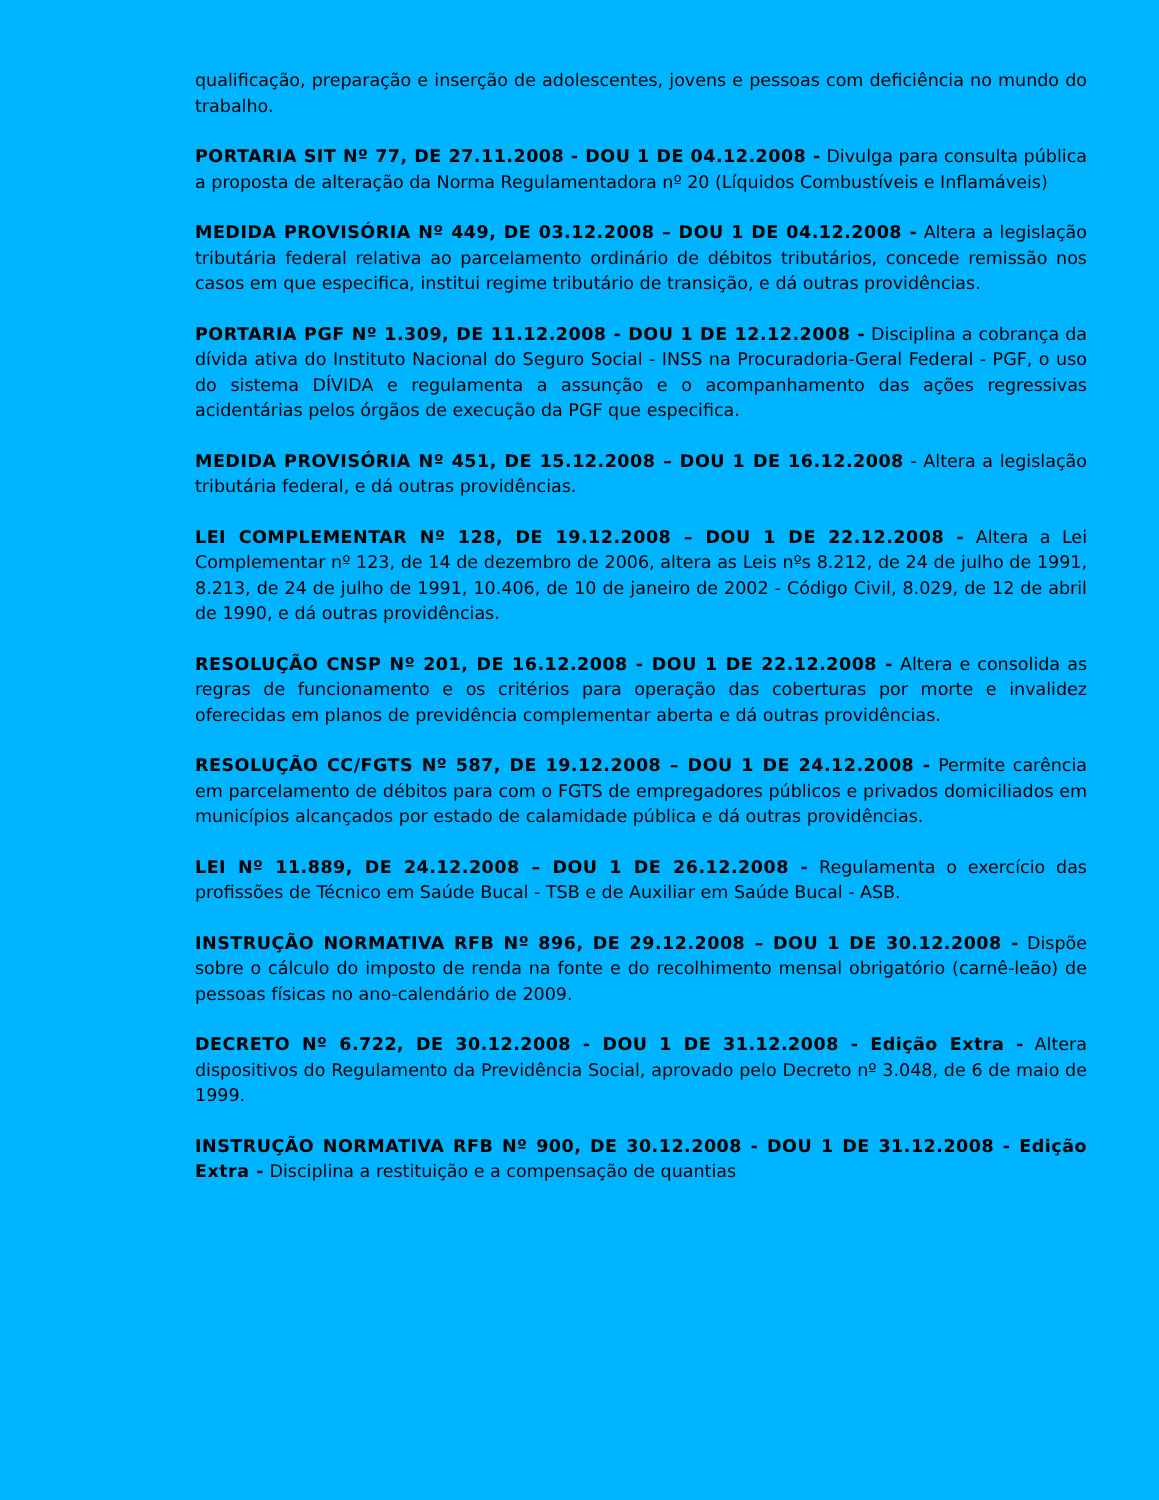qualificação, preparação e inserção de adolescentes, jovens e pessoas com deficiência no mundo do trabalho.
PORTARIA SIT Nº 77, DE 27.11.2008 - DOU 1 DE 04.12.2008 - Divulga para consulta pública a proposta de alteração da Norma Regulamentadora nº 20 (Líquidos Combustíveis e Inflamáveis)
MEDIDA PROVISÓRIA Nº 449, DE 03.12.2008 – DOU 1 DE 04.12.2008 - Altera a legislação tributária federal relativa ao parcelamento ordinário de débitos tributários, concede remissão nos casos em que especifica, institui regime tributário de transição, e dá outras providências.
PORTARIA PGF Nº 1.309, DE 11.12.2008 - DOU 1 DE 12.12.2008 - Disciplina a cobrança da dívida ativa do Instituto Nacional do Seguro Social - INSS na Procuradoria-Geral Federal - PGF, o uso do sistema DÍVIDA e regulamenta a assunção e o acompanhamento das ações regressivas acidentárias pelos órgãos de execução da PGF que especifica.
MEDIDA PROVISÓRIA Nº 451, DE 15.12.2008 – DOU 1 DE 16.12.2008 - Altera a legislação tributária federal, e dá outras providências.
LEI COMPLEMENTAR Nº 128, DE 19.12.2008 – DOU 1 DE 22.12.2008 - Altera a Lei Complementar nº 123, de 14 de dezembro de 2006, altera as Leis nºs 8.212, de 24 de julho de 1991, 8.213, de 24 de julho de 1991, 10.406, de 10 de janeiro de 2002 - Código Civil, 8.029, de 12 de abril de 1990, e dá outras providências.
RESOLUÇÃO CNSP Nº 201, DE 16.12.2008 - DOU 1 DE 22.12.2008 - Altera e consolida as regras de funcionamento e os critérios para operação das coberturas por morte e invalidez oferecidas em planos de previdência complementar aberta e dá outras providências.
RESOLUÇÃO CC/FGTS Nº 587, DE 19.12.2008 – DOU 1 DE 24.12.2008 - Permite carência em parcelamento de débitos para com o FGTS de empregadores públicos e privados domiciliados em municípios alcançados por estado de calamidade pública e dá outras providências.
LEI Nº 11.889, DE 24.12.2008 – DOU 1 DE 26.12.2008 - Regulamenta o exercício das profissões de Técnico em Saúde Bucal - TSB e de Auxiliar em Saúde Bucal - ASB.
INSTRUÇÃO NORMATIVA RFB Nº 896, DE 29.12.2008 – DOU 1 DE 30.12.2008 - Dispõe sobre o cálculo do imposto de renda na fonte e do recolhimento mensal obrigatório (carnê-leão) de pessoas físicas no ano-calendário de 2009.
DECRETO Nº 6.722, DE 30.12.2008 - DOU 1 DE 31.12.2008 - Edição Extra - Altera dispositivos do Regulamento da Previdência Social, aprovado pelo Decreto nº 3.048, de 6 de maio de 1999.
INSTRUÇÃO NORMATIVA RFB Nº 900, DE 30.12.2008 - DOU 1 DE 31.12.2008 - Edição Extra - Disciplina a restituição e a compensação de quantias